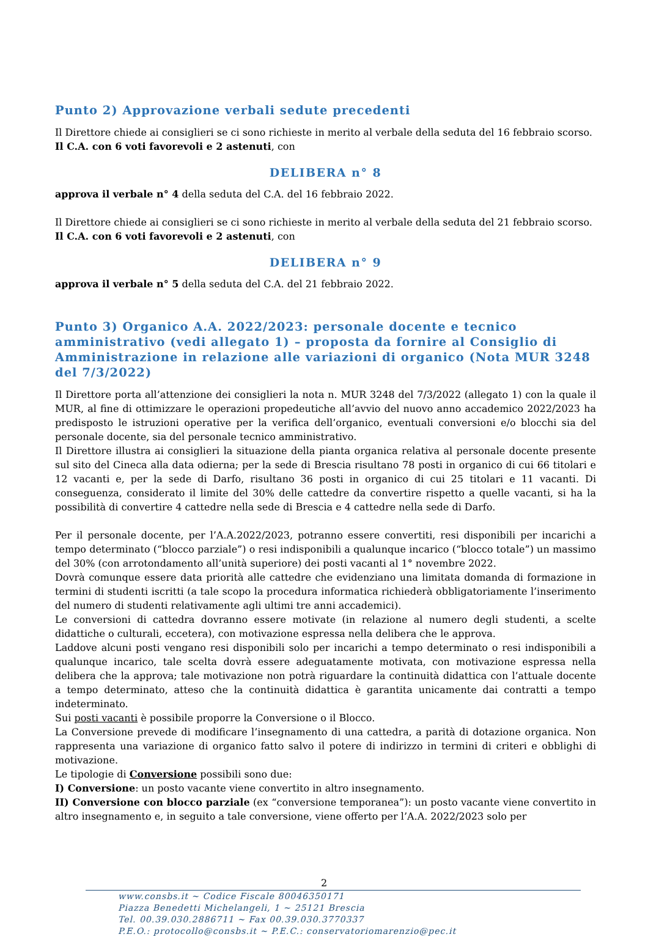Punto 2) Approvazione verbali sedute precedenti
Il Direttore chiede ai consiglieri se ci sono richieste in merito al verbale della seduta del 16 febbraio scorso.
Il C.A. con 6 voti favorevoli e 2 astenuti, con
DELIBERA n° 8
approva il verbale n° 4 della seduta del C.A. del 16 febbraio 2022.
Il Direttore chiede ai consiglieri se ci sono richieste in merito al verbale della seduta del 21 febbraio scorso.
Il C.A. con 6 voti favorevoli e 2 astenuti, con
DELIBERA n° 9
approva il verbale n° 5 della seduta del C.A. del 21 febbraio 2022.
Punto 3) Organico A.A. 2022/2023: personale docente e tecnico amministrativo (vedi allegato 1) – proposta da fornire al Consiglio di Amministrazione in relazione alle variazioni di organico (Nota MUR 3248 del 7/3/2022)
Il Direttore porta all’attenzione dei consiglieri la nota n. MUR 3248 del 7/3/2022 (allegato 1) con la quale il MUR, al fine di ottimizzare le operazioni propedeutiche all’avvio del nuovo anno accademico 2022/2023 ha predisposto le istruzioni operative per la verifica dell’organico, eventuali conversioni e/o blocchi sia del personale docente, sia del personale tecnico amministrativo.
Il Direttore illustra ai consiglieri la situazione della pianta organica relativa al personale docente presente sul sito del Cineca alla data odierna; per la sede di Brescia risultano 78 posti in organico di cui 66 titolari e 12 vacanti e, per la sede di Darfo, risultano 36 posti in organico di cui 25 titolari e 11 vacanti. Di conseguenza, considerato il limite del 30% delle cattedre da convertire rispetto a quelle vacanti, si ha la possibilità di convertire 4 cattedre nella sede di Brescia e 4 cattedre nella sede di Darfo.
Per il personale docente, per l’A.A.2022/2023, potranno essere convertiti, resi disponibili per incarichi a tempo determinato (“blocco parziale”) o resi indisponibili a qualunque incarico (“blocco totale”) un massimo del 30% (con arrotondamento all’unità superiore) dei posti vacanti al 1° novembre 2022.
Dovrà comunque essere data priorità alle cattedre che evidenziano una limitata domanda di formazione in termini di studenti iscritti (a tale scopo la procedura informatica richiederà obbligatoriamente l’inserimento del numero di studenti relativamente agli ultimi tre anni accademici).
Le conversioni di cattedra dovranno essere motivate (in relazione al numero degli studenti, a scelte didattiche o culturali, eccetera), con motivazione espressa nella delibera che le approva.
Laddove alcuni posti vengano resi disponibili solo per incarichi a tempo determinato o resi indisponibili a qualunque incarico, tale scelta dovrà essere adeguatamente motivata, con motivazione espressa nella delibera che la approva; tale motivazione non potrà riguardare la continuità didattica con l’attuale docente a tempo determinato, atteso che la continuità didattica è garantita unicamente dai contratti a tempo indeterminato.
Sui posti vacanti è possibile proporre la Conversione o il Blocco.
La Conversione prevede di modificare l’insegnamento di una cattedra, a parità di dotazione organica. Non rappresenta una variazione di organico fatto salvo il potere di indirizzo in termini di criteri e obblighi di motivazione.
Le tipologie di Conversione possibili sono due:
I) Conversione: un posto vacante viene convertito in altro insegnamento.
II) Conversione con blocco parziale (ex “conversione temporanea”): un posto vacante viene convertito in altro insegnamento e, in seguito a tale conversione, viene offerto per l’A.A. 2022/2023 solo per
2
www.consbs.it ~ Codice Fiscale 80046350171
Piazza Benedetti Michelangeli, 1 ~ 25121 Brescia
Tel. 00.39.030.2886711 ~ Fax 00.39.030.3770337
P.E.O.: protocollo@consbs.it ~ P.E.C.: conservatoriomarenzio@pec.it